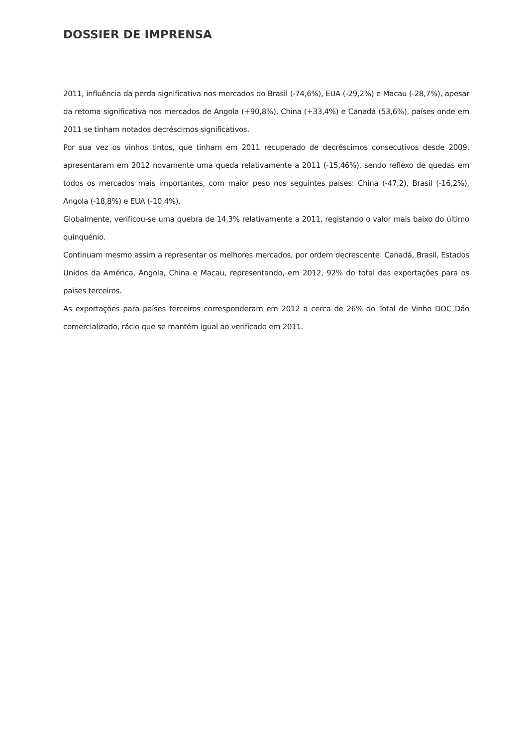DOSSIER DE IMPRENSA
2011, influência da perda significativa nos mercados do Brasil (-74,6%), EUA (-29,2%) e Macau (-28,7%), apesar da retoma significativa nos mercados de Angola (+90,8%), China (+33,4%) e Canadá (53,6%), países onde em 2011 se tinham notados decréscimos significativos.
Por sua vez os vinhos tintos, que tinham em 2011 recuperado de decréscimos consecutivos desde 2009, apresentaram em 2012 novamente uma queda relativamente a 2011 (-15,46%), sendo reflexo de quedas em todos os mercados mais importantes, com maior peso nos seguintes países: China (-47,2), Brasil (-16,2%), Angola (-18,8%) e EUA (-10,4%).
Globalmente, verificou-se uma quebra de 14,3% relativamente a 2011, registando o valor mais baixo do último quinquénio.
Continuam mesmo assim a representar os melhores mercados, por ordem decrescente: Canadá, Brasil, Estados Unidos da América, Angola, China e Macau, representando, em 2012, 92% do total das exportações para os países terceiros.
As exportações para países terceiros corresponderam em 2012 a cerca de 26% do Total de Vinho DOC Dão comercializado, rácio que se mantém igual ao verificado em 2011.